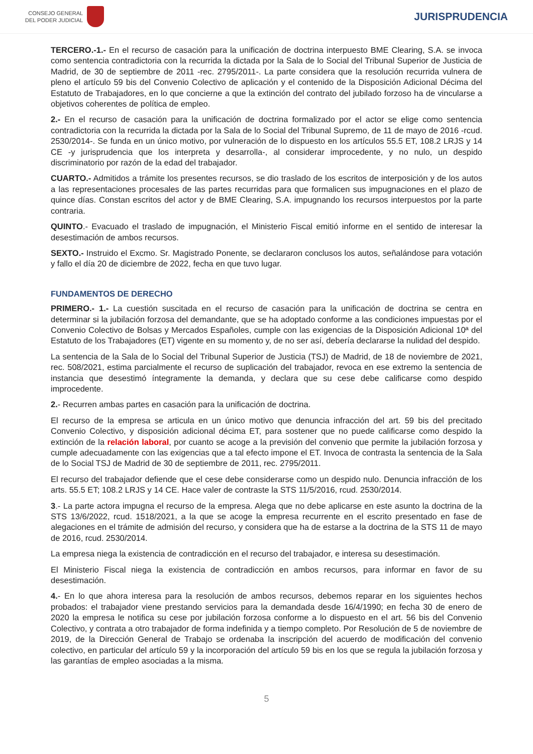CONSEJO GENERAL
DEL PODER JUDICIAL
JURISPRUDENCIA
TERCERO.-1.- En el recurso de casación para la unificación de doctrina interpuesto BME Clearing, S.A. se invoca como sentencia contradictoria con la recurrida la dictada por la Sala de lo Social del Tribunal Superior de Justicia de Madrid, de 30 de septiembre de 2011 -rec. 2795/2011-. La parte considera que la resolución recurrida vulnera de pleno el artículo 59 bis del Convenio Colectivo de aplicación y el contenido de la Disposición Adicional Décima del Estatuto de Trabajadores, en lo que concierne a que la extinción del contrato del jubilado forzoso ha de vincularse a objetivos coherentes de política de empleo.
2.- En el recurso de casación para la unificación de doctrina formalizado por el actor se elige como sentencia contradictoria con la recurrida la dictada por la Sala de lo Social del Tribunal Supremo, de 11 de mayo de 2016 -rcud. 2530/2014-. Se funda en un único motivo, por vulneración de lo dispuesto en los artículos 55.5 ET, 108.2 LRJS y 14 CE -y jurisprudencia que los interpreta y desarrolla-, al considerar improcedente, y no nulo, un despido discriminatorio por razón de la edad del trabajador.
CUARTO.- Admitidos a trámite los presentes recursos, se dio traslado de los escritos de interposición y de los autos a las representaciones procesales de las partes recurridas para que formalicen sus impugnaciones en el plazo de quince días. Constan escritos del actor y de BME Clearing, S.A. impugnando los recursos interpuestos por la parte contraria.
QUINTO.- Evacuado el traslado de impugnación, el Ministerio Fiscal emitió informe en el sentido de interesar la desestimación de ambos recursos.
SEXTO.- Instruido el Excmo. Sr. Magistrado Ponente, se declararon conclusos los autos, señalándose para votación y fallo el día 20 de diciembre de 2022, fecha en que tuvo lugar.
FUNDAMENTOS DE DERECHO
PRIMERO.- 1.- La cuestión suscitada en el recurso de casación para la unificación de doctrina se centra en determinar si la jubilación forzosa del demandante, que se ha adoptado conforme a las condiciones impuestas por el Convenio Colectivo de Bolsas y Mercados Españoles, cumple con las exigencias de la Disposición Adicional 10ª del Estatuto de los Trabajadores (ET) vigente en su momento y, de no ser así, debería declararse la nulidad del despido.
La sentencia de la Sala de lo Social del Tribunal Superior de Justicia (TSJ) de Madrid, de 18 de noviembre de 2021, rec. 508/2021, estima parcialmente el recurso de suplicación del trabajador, revoca en ese extremo la sentencia de instancia que desestimó íntegramente la demanda, y declara que su cese debe calificarse como despido improcedente.
2.- Recurren ambas partes en casación para la unificación de doctrina.
El recurso de la empresa se articula en un único motivo que denuncia infracción del art. 59 bis del precitado Convenio Colectivo, y disposición adicional décima ET, para sostener que no puede calificarse como despido la extinción de la relación laboral, por cuanto se acoge a la previsión del convenio que permite la jubilación forzosa y cumple adecuadamente con las exigencias que a tal efecto impone el ET. Invoca de contrasta la sentencia de la Sala de lo Social TSJ de Madrid de 30 de septiembre de 2011, rec. 2795/2011.
El recurso del trabajador defiende que el cese debe considerarse como un despido nulo. Denuncia infracción de los arts. 55.5 ET; 108.2 LRJS y 14 CE. Hace valer de contraste la STS 11/5/2016, rcud. 2530/2014.
3.- La parte actora impugna el recurso de la empresa. Alega que no debe aplicarse en este asunto la doctrina de la STS 13/6/2022, rcud. 1518/2021, a la que se acoge la empresa recurrente en el escrito presentado en fase de alegaciones en el trámite de admisión del recurso, y considera que ha de estarse a la doctrina de la STS 11 de mayo de 2016, rcud. 2530/2014.
La empresa niega la existencia de contradicción en el recurso del trabajador, e interesa su desestimación.
El Ministerio Fiscal niega la existencia de contradicción en ambos recursos, para informar en favor de su desestimación.
4.- En lo que ahora interesa para la resolución de ambos recursos, debemos reparar en los siguientes hechos probados: el trabajador viene prestando servicios para la demandada desde 16/4/1990; en fecha 30 de enero de 2020 la empresa le notifica su cese por jubilación forzosa conforme a lo dispuesto en el art. 56 bis del Convenio Colectivo, y contrata a otro trabajador de forma indefinida y a tiempo completo. Por Resolución de 5 de noviembre de 2019, de la Dirección General de Trabajo se ordenaba la inscripción del acuerdo de modificación del convenio colectivo, en particular del artículo 59 y la incorporación del artículo 59 bis en los que se regula la jubilación forzosa y las garantías de empleo asociadas a la misma.
5